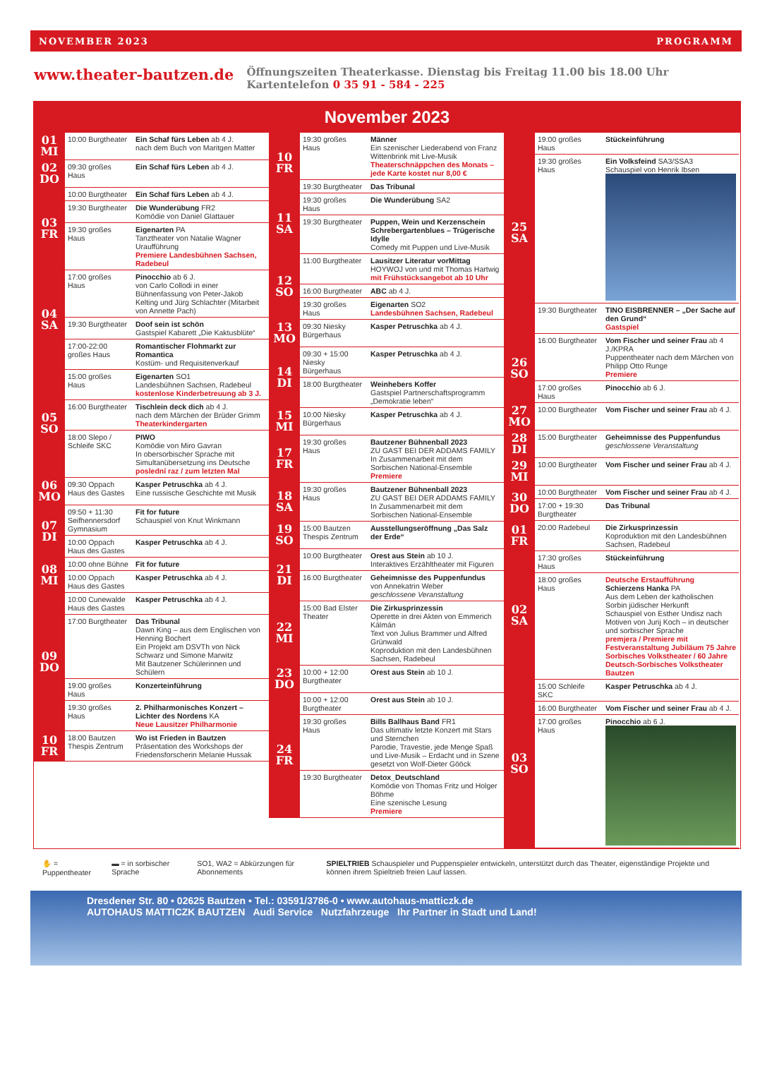NOVEMBER 2023 PROGRAMM
www.theater-bautzen.de
Öffnungszeiten Theaterkasse. Dienstag bis Freitag 11.00 bis 18.00 Uhr
Kartentelefon 0 35 91 - 584 - 225
November 2023
| 01 MI | 10:00 Burgtheater | Ein Schaf fürs Leben ab 4 J. nach dem Buch von Maritgen Matter |
| 02 DO | 09:30 großes Haus | Ein Schaf fürs Leben ab 4 J. |
| 03 FR | 10:00 Burgtheater | Ein Schaf fürs Leben ab 4 J. |
| | 19:30 Burgtheater | Die Wunderübung FR2 Komödie von Daniel Glattauer |
| | 19:30 großes Haus | Eigenarten PA Tanztheater von Natalie Wagner Uraufführung Premiere Landesbühnen Sachsen, Radebeul |
| 04 SA | 17:00 großes Haus | Pinocchio ab 6 J. von Carlo Collodi in einer Bühnenfassung von Peter-Jakob Kelting und Jürg Schlachter (Mitarbeit von Annette Pach) |
| | 19:30 Burgtheater | Doof sein ist schön Gastspiel Kabarett „Die Kaktusblüte“ |
| | 17:00-22:00 großes Haus | Romantischer Flohmarkt zur Romantica Kostüm- und Requisitenverkauf |
| 05 SO | 15:00 großes Haus | Eigenarten SO1 Landesbühnen Sachsen, Radebeul kostenlose Kinderbetreuung ab 3 J. |
| | 16:00 Burgtheater | Tischlein deck dich ab 4 J. nach dem Märchen der Brüder Grimm Theaterkindergarten |
| | 18:00 Slepo / Schleife SKC | PIWO Komödie von Miro Gavran In obersorbischer Sprache mit Simultanübersetzung ins Deutsche poslední raz / zum letzten Mal |
| 06 MO | 09:30 Oppach Haus des Gastes | Kasper Petruschka ab 4 J. Eine russische Geschichte mit Musik |
| 07 DI | 09:50 + 11:30 Seifhennersdorf Gymnasium | Fit for future Schauspiel von Knut Winkmann |
| | 10:00 Oppach Haus des Gastes | Kasper Petruschka ab 4 J. |
| 08 MI | 10:00 ohne Bühne | Fit for future |
| | 10:00 Oppach Haus des Gastes | Kasper Petruschka ab 4 J. |
| 09 DO | 10:00 Cunewalde Haus des Gastes | Kasper Petruschka ab 4 J. |
| | 17:00 Burgtheater | Das Tribunal Dawn King – aus dem Englischen von Henning Bochert Ein Projekt am DSVTh von Nick Schwarz und Simone Marwitz Mit Bautzener Schülerinnen und Schülern |
| | 19:00 großes Haus | Konzerteinführung |
| | 19:30 großes Haus | 2. Philharmonisches Konzert – Lichter des Nordens KA Neue Lausitzer Philharmonie |
| 10 FR | 18:00 Bautzen Thespis Zentrum | Wo ist Frieden in Bautzen Präsentation des Workshops der Friedensforscherin Melanie Hussak |
| 10 FR | 19:30 großes Haus | Männer Ein szenischer Liederabend von Franz Wittenbrink mit Live-Musik Theaterschnäppchen des Monats – jede Karte kostet nur 8,00 € |
| | 19:30 Burgtheater | Das Tribunal |
| 11 SA | 19:30 großes Haus | Die Wunderübung SA2 |
| | 19:30 Burgtheater | Puppen, Wein und Kerzenschein Schrebergartenblues – Trügerische Idylle Comedy mit Puppen und Live-Musik |
| 12 SO | 11:00 Burgtheater | Lausitzer Literatur vorMittag HOYWOJ von und mit Thomas Hartwig mit Frühstücksangebot ab 10 Uhr |
| | 16:00 Burgtheater | ABC ab 4 J. |
| | 19:30 großes Haus | Eigenarten SO2 Landesbühnen Sachsen, Radebeul |
| 13 MO | 09:30 Niesky Bürgerhaus | Kasper Petruschka ab 4 J. |
| 14 DI | 09:30 + 15:00 Niesky Bürgerhaus | Kasper Petruschka ab 4 J. |
| | 18:00 Burgtheater | Weinhebers Koffer Gastspiel Partnerschaftsprogramm „Demokratie leben“ |
| 15 MI | 10:00 Niesky Bürgerhaus | Kasper Petruschka ab 4 J. |
| 17 FR | 19:30 großes Haus | Bautzener Bühnenball 2023 ZU GAST BEI DER ADDAMS FAMILY In Zusammenarbeit mit dem Sorbischen National-Ensemble Premiere |
| 18 SA | 19:30 großes Haus | Bautzener Bühnenball 2023 ZU GAST BEI DER ADDAMS FAMILY In Zusammenarbeit mit dem Sorbischen National-Ensemble |
| 19 SO | 15:00 Bautzen Thespis Zentrum | Ausstellungseröffnung „Das Salz der Erde“ |
| 21 DI | 10:00 Burgtheater | Orest aus Stein ab 10 J. Interaktives Erzähltheater mit Figuren |
| | 16:00 Burgtheater | Geheimnisse des Puppenfundus von Annekatrin Weber geschlossene Veranstaltung |
| 22 MI | 15:00 Bad Elster Theater | Die Zirkusprinzessin Operette in drei Akten von Emmerich Kálmán Text von Julius Brammer und Alfred Grünwald Koproduktion mit den Landesbühnen Sachsen, Radebeul |
| 23 DO | 10:00 + 12:00 Burgtheater | Orest aus Stein ab 10 J. |
| 24 FR | 10:00 + 12:00 Burgtheater | Orest aus Stein ab 10 J. |
| | 19:30 großes Haus | Bills Ballhaus Band FR1 Das ultimativ letzte Konzert mit Stars und Sternchen Parodie, Travestie, jede Menge Spaß und Live-Musik – Erdacht und in Szene gesetzt von Wolf-Dieter Gööck |
| | 19:30 Burgtheater | Detox_Deutschland Komödie von Thomas Fritz und Holger Böhme Eine szenische Lesung Premiere |
| 25 SA | 19:00 großes Haus | Stückeinführung |
| | 19:30 großes Haus | Ein Volksfeind SA3/SSA3 Schauspiel von Henrik Ibsen |
| | 19:30 Burgtheater | TINO EISBRENNER – „Der Sache auf den Grund“ Gastspiel |
| 26 SO | 16:00 Burgtheater | Vom Fischer und seiner Frau ab 4 J./KPRA Puppentheater nach dem Märchen von Philipp Otto Runge Premiere |
| | 17:00 großes Haus | Pinocchio ab 6 J. |
| 27 MO | 10:00 Burgtheater | Vom Fischer und seiner Frau ab 4 J. |
| 28 DI | 15:00 Burgtheater | Geheimnisse des Puppenfundus geschlossene Veranstaltung |
| 29 MI | 10:00 Burgtheater | Vom Fischer und seiner Frau ab 4 J. |
| 30 DO | 10:00 Burgtheater | Vom Fischer und seiner Frau ab 4 J. |
| | 17:00 + 19:30 Burgtheater | Das Tribunal |
| 01 FR | 20:00 Radebeul | Die Zirkusprinzessin Koproduktion mit den Landesbühnen Sachsen, Radebeul |
| 02 SA | 17:30 großes Haus | Stückeinführung |
| | 18:00 großes Haus | Deutsche Erstaufführung Schierzens Hanka PA Aus dem Leben der katholischen Sorbin jüdischer Herkunft Schauspiel von Esther Undisz nach Motiven von Jurij Koch – in deutscher und sorbischer Sprache premjera / Premiere mit Festveranstaltung Jubiläum 75 Jahre Sorbisches Volkstheater / 60 Jahre Deutsch-Sorbisches Volkstheater Bautzen |
| 03 SO | 15:00 Schleife SKC | Kasper Petruschka ab 4 J. |
| | 16:00 Burgtheater | Vom Fischer und seiner Frau ab 4 J. |
| | 17:00 großes Haus | Pinocchio ab 6 J. |
✋ = Puppentheater ▬ = in sorbischer Sprache SO1, WA2 = Abkürzungen für Abonnements SPIELTRIEB Schauspieler und Puppenspieler entwickeln, unterstützt durch das Theater, eigenständige Projekte und können ihrem Spieltrieb freien Lauf lassen.
Dresdener Str. 80 • 02625 Bautzen • Tel.: 03591/3786-0 • www.autohaus-matticzk.de
AUTOHAUS MATTICZK BAUTZEN Audi Service Nutzfahrzeuge Ihr Partner in Stadt und Land!